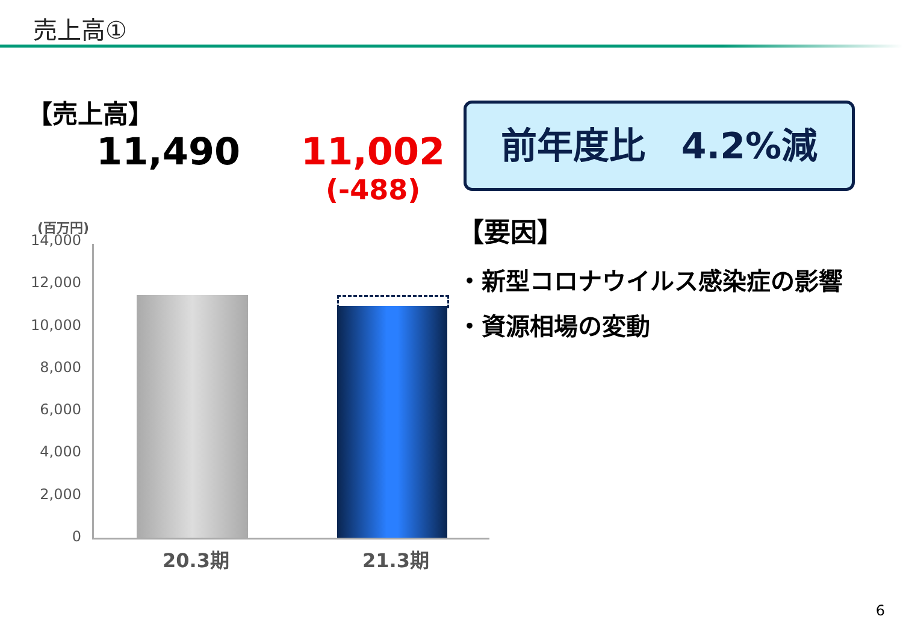売上高①
【売上高】
11,490
11,002
(-488)
前年度比　4.2%減
【要因】
・新型コロナウイルス感染症の影響
・資源相場の変動
(百万円)
14,000
12,000
10,000
8,000
6,000
4,000
2,000
0
20.3期 21.3期
6